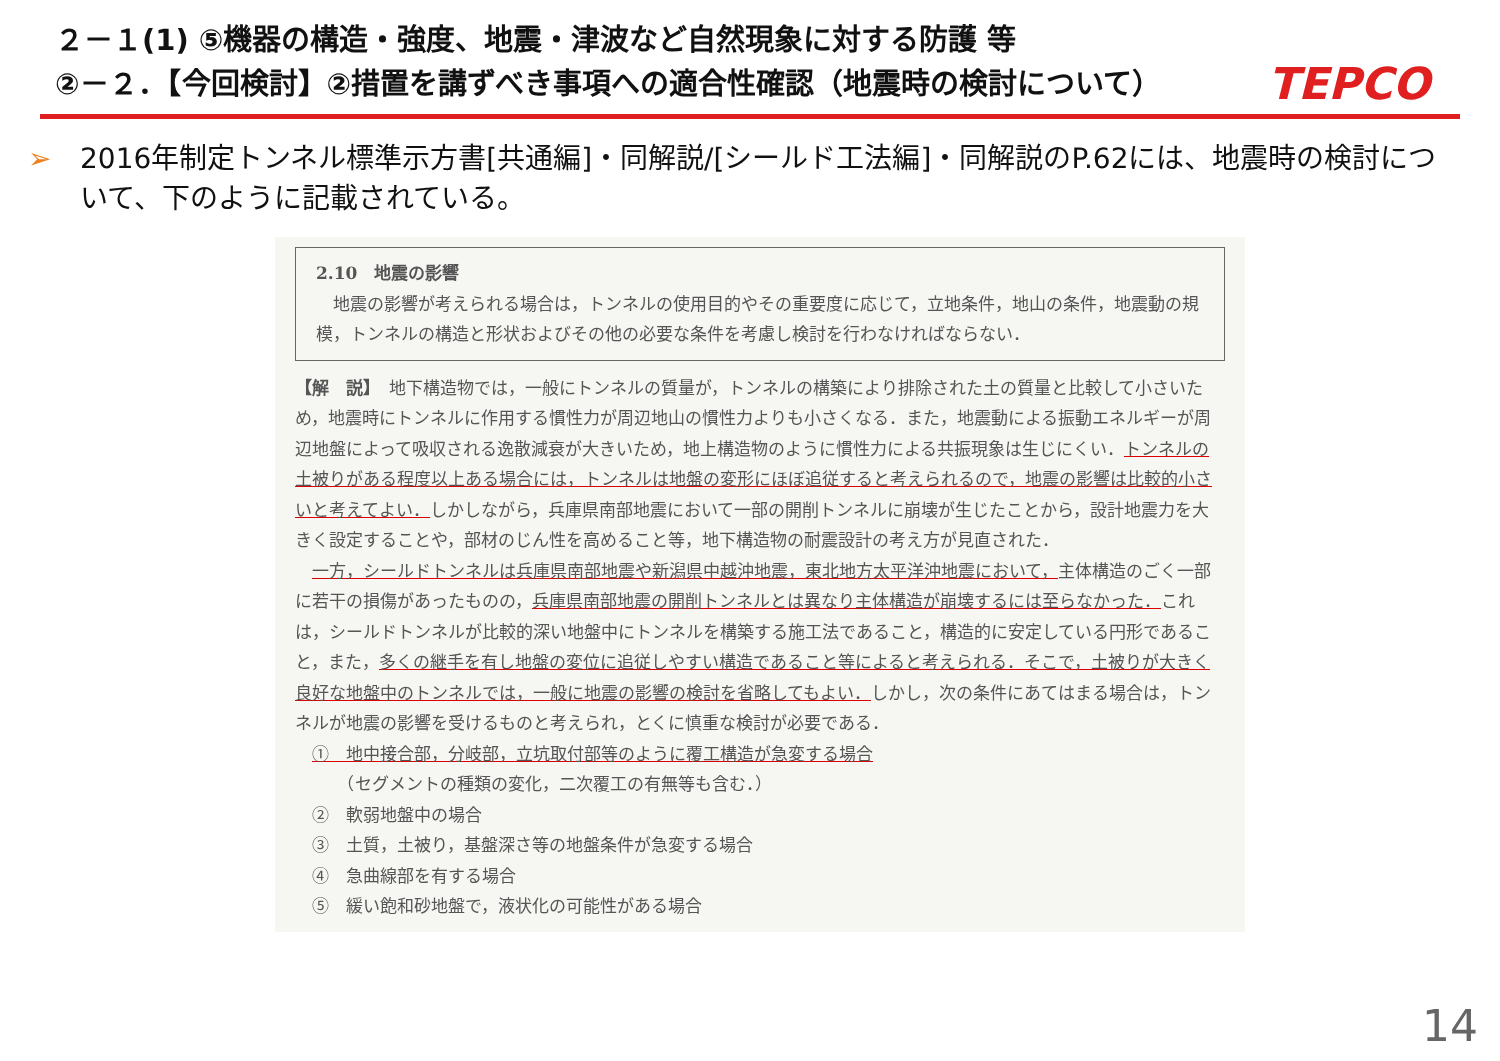２－１(1) ⑤機器の構造・強度、地震・津波など自然現象に対する防護 等
②－２．【今回検討】②措置を講ずべき事項への適合性確認（地震時の検討について）
TEPCO
➢ 2016年制定トンネル標準示方書[共通編]・同解説/[シールド工法編]・同解説のP.62には、地震時の検討について、下のように記載されている。
2.10　地震の影響
　地震の影響が考えられる場合は，トンネルの使用目的やその重要度に応じて，立地条件，地山の条件，地震動の規模，トンネルの構造と形状およびその他の必要な条件を考慮し検討を行わなければならない．
【解　説】　地下構造物では，一般にトンネルの質量が，トンネルの構築により排除された土の質量と比較して小さいため，地震時にトンネルに作用する慣性力が周辺地山の慣性力よりも小さくなる．また，地震動による振動エネルギーが周辺地盤によって吸収される逸散減衰が大きいため，地上構造物のように慣性力による共振現象は生じにくい．トンネルの土被りがある程度以上ある場合には，トンネルは地盤の変形にほぼ追従すると考えられるので，地震の影響は比較的小さいと考えてよい．しかしながら，兵庫県南部地震において一部の開削トンネルに崩壊が生じたことから，設計地震力を大きく設定することや，部材のじん性を高めること等，地下構造物の耐震設計の考え方が見直された．
　一方，シールドトンネルは兵庫県南部地震や新潟県中越沖地震，東北地方太平洋沖地震において，主体構造のごく一部に若干の損傷があったものの，兵庫県南部地震の開削トンネルとは異なり主体構造が崩壊するには至らなかった．これは，シールドトンネルが比較的深い地盤中にトンネルを構築する施工法であること，構造的に安定している円形であること，また，多くの継手を有し地盤の変位に追従しやすい構造であること等によると考えられる．そこで，土被りが大きく良好な地盤中のトンネルでは，一般に地震の影響の検討を省略してもよい．しかし，次の条件にあてはまる場合は，トンネルが地震の影響を受けるものと考えられ，とくに慎重な検討が必要である．
　①　地中接合部，分岐部，立坑取付部等のように覆工構造が急変する場合
　　　（セグメントの種類の変化，二次覆工の有無等も含む．）
　②　軟弱地盤中の場合
　③　土質，土被り，基盤深さ等の地盤条件が急変する場合
　④　急曲線部を有する場合
　⑤　緩い飽和砂地盤で，液状化の可能性がある場合
14